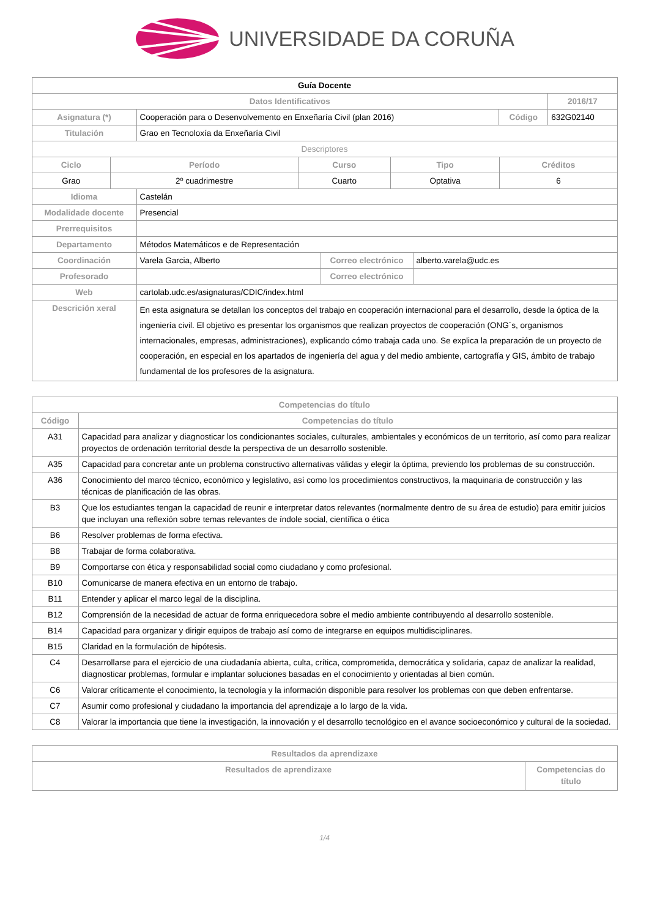UNIVERSIDADE DA CORUÑA
| Guía Docente | | | |
| Datos Identificativos | | | 2016/17 |
| Asignatura (*) | Cooperación para o Desenvolvemento en Enxeñaría Civil (plan 2016) | Código | 632G02140 |
| Titulación | Grao en Tecnoloxía da Enxeñaría Civil | | |
| Descriptores | | | |
| Ciclo | Período | Curso | Tipo | Créditos |
| --- | --- | --- | --- | --- |
| Grao | 2º cuadrimestre | Cuarto | Optativa | 6 |
| Idioma | Castelán | | |
| Modalidade docente | Presencial | | |
| Prerrequisitos | | | |
| Departamento | Métodos Matemáticos e de Representación | | |
| Coordinación | Varela Garcia, Alberto | Correo electrónico | alberto.varela@udc.es |
| Profesorado | | Correo electrónico | |
| Web | cartolab.udc.es/asignaturas/CDIC/index.html | | |
| Descrición xeral | En esta asignatura se detallan los conceptos del trabajo en cooperación internacional para el desarrollo, desde la óptica de la ingeniería civil. El objetivo es presentar los organismos que realizan proyectos de cooperación (ONG´s, organismos internacionales, empresas, administraciones), explicando cómo trabaja cada uno. Se explica la preparación de un proyecto de cooperación, en especial en los apartados de ingeniería del agua y del medio ambiente, cartografía y GIS, ámbito de trabajo fundamental de los profesores de la asignatura. | | |
| Competencias do título | |
| --- | --- |
| Código | Competencias do título |
| A31 | Capacidad para analizar y diagnosticar los condicionantes sociales, culturales, ambientales y económicos de un territorio, así como para realizar proyectos de ordenación territorial desde la perspectiva de un desarrollo sostenible. |
| A35 | Capacidad para concretar ante un problema constructivo alternativas válidas y elegir la óptima, previendo los problemas de su construcción. |
| A36 | Conocimiento del marco técnico, económico y legislativo, así como los procedimientos constructivos, la maquinaria de construcción y las técnicas de planificación de las obras. |
| B3 | Que los estudiantes tengan la capacidad de reunir e interpretar datos relevantes (normalmente dentro de su área de estudio) para emitir juicios que incluyan una reflexión sobre temas relevantes de índole social, científica o ética |
| B6 | Resolver problemas de forma efectiva. |
| B8 | Trabajar de forma colaborativa. |
| B9 | Comportarse con ética y responsabilidad social como ciudadano y como profesional. |
| B10 | Comunicarse de manera efectiva en un entorno de trabajo. |
| B11 | Entender y aplicar el marco legal de la disciplina. |
| B12 | Comprensión de la necesidad de actuar de forma enriquecedora sobre el medio ambiente contribuyendo al desarrollo sostenible. |
| B14 | Capacidad para organizar y dirigir equipos de trabajo así como de integrarse en equipos multidisciplinares. |
| B15 | Claridad en la formulación de hipótesis. |
| C4 | Desarrollarse para el ejercicio de una ciudadanía abierta, culta, crítica, comprometida, democrática y solidaria, capaz de analizar la realidad, diagnosticar problemas, formular e implantar soluciones basadas en el conocimiento y orientadas al bien común. |
| C6 | Valorar críticamente el conocimiento, la tecnología y la información disponible para resolver los problemas con que deben enfrentarse. |
| C7 | Asumir como profesional y ciudadano la importancia del aprendizaje a lo largo de la vida. |
| C8 | Valorar la importancia que tiene la investigación, la innovación y el desarrollo tecnológico en el avance socioeconómico y cultural de la sociedad. |
| Resultados da aprendizaxe | |
| --- | --- |
| Resultados de aprendizaxe | Competencias do título |
1/4